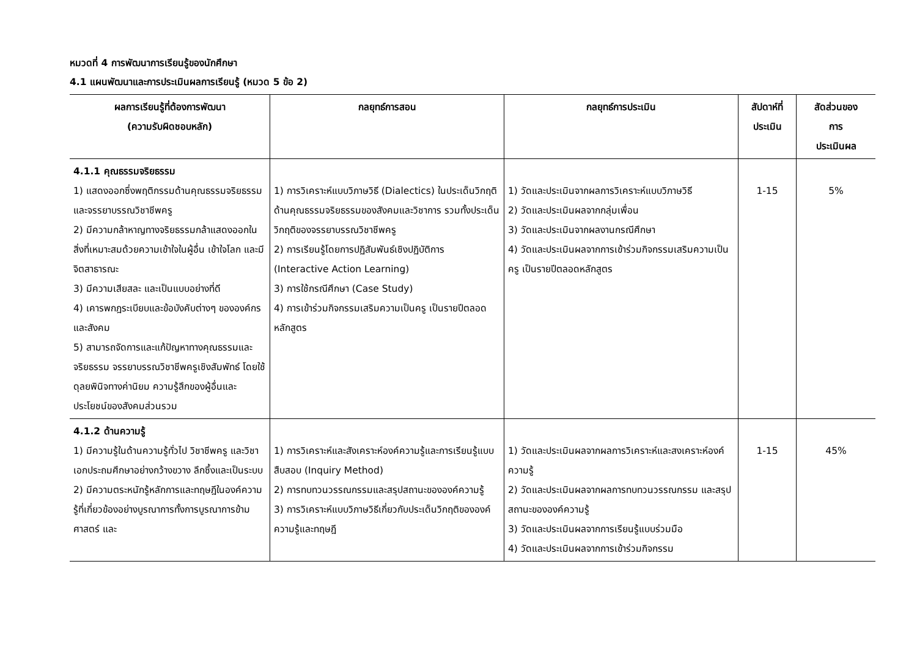หมวดที่ 4 การพัฒนาการเรียนรู้ของนักศึกษา
4.1 แผนพัฒนาและการประเมินผลการเรียนรู้ (หมวด 5 ข้อ 2)
| ผลการเรียนรู้ที่ต้องการพัฒนา (ความรับผิดชอบหลัก) | กลยุทธ์การสอน | กลยุทธ์การประเมิน | สัปดาห์ที่ ประเมิน | สัดส่วนของ การ ประเมินผล |
| --- | --- | --- | --- | --- |
| 4.1.1 คุณธรรมจริยธรรม 1) แสดงออกซึ่งพฤติกรรมด้านคุณธรรมจริยธรรมและจรรยาบรรณวิชาชีพครู 2) มีความกล้าหาญทางจริยธรรมกล้าแสดงออกในสิ่งที่เหมาะสมด้วยความเข้าใจในผู้อื่น เข้าใจโลก และมีจิตสาธารณะ 3) มีความเสียสละ และเป็นแบบอย่างที่ดี 4) เคารพกฎระเบียบและข้อบังคับต่างๆ ขององค์กรและสังคม 5) สามารถจัดการและแก้ปัญหาทางคุณธรรมและจริยธรรม จรรยาบรรณวิชาชีพครูเชิงสัมพัทธ์ โดยใช้ดุลยพินิจทางค่านิยม ความรู้สึกของผู้อื่นและประโยชน์ของสังคมส่วนรวม | 1) การวิเคราะห์แบบวิภาษวิธี (Dialectics) ในประเด็นวิกฤติด้านคุณธรรมจริยธรรมของสังคมและวิชาการ รวมทั้งประเด็นวิกฤติของจรรยาบรรณวิชาชีพครู 2) การเรียนรู้โดยการปฏิสัมพันธ์เชิงปฏิบัติการ (Interactive Action Learning) 3) การใช้กรณีศึกษา (Case Study) 4) การเข้าร่วมกิจกรรมเสริมความเป็นครู เป็นรายปีตลอดหลักสูตร | 1) วัดและประเมินจากผลการวิเคราะห์แบบวิภาษวิธี 2) วัดและประเมินผลจากกลุ่มเพื่อน 3) วัดและประเมินจากผลงานกรณีศึกษา 4) วัดและประเมินผลจากการเข้าร่วมกิจกรรมเสริมความเป็นครู เป็นรายปีตลอดหลักสูตร | 1-15 | 5% |
| 4.1.2 ด้านความรู้ 1) มีความรู้ในด้านความรู้ทั่วไป วิชาชีพครู และวิชาเอกประถมศึกษาอย่างกว้างขวาง ลึกซึ้งและเป็นระบบ 2) มีความตระหนักรู้หลักการและทฤษฎีในองค์ความรู้ที่เกี่ยวข้องอย่างบูรณาการทั้งการบูรณาการข้ามศาสตร์ และ | 1) การวิเคราะห์และสังเคราะห์องค์ความรู้และการเรียนรู้แบบสืบสอบ (Inquiry Method) 2) การทบทวนวรรณกรรมและสรุปสถานะขององค์ความรู้ 3) การวิเคราะห์แบบวิภาษวิธีเกี่ยวกับประเด็นวิกฤติขององค์ความรู้และทฤษฎี | 1) วัดและประเมินผลจากผลการวิเคราะห์และสงเคราะห์องค์ความรู้ 2) วัดและประเมินผลจากผลการทบทวนวรรณกรรม และสรุปสถานะขององค์ความรู้ 3) วัดและประเมินผลจากการเรียนรู้แบบร่วมมือ 4) วัดและประเมินผลจากการเข้าร่วมกิจกรรม | 1-15 | 45% |